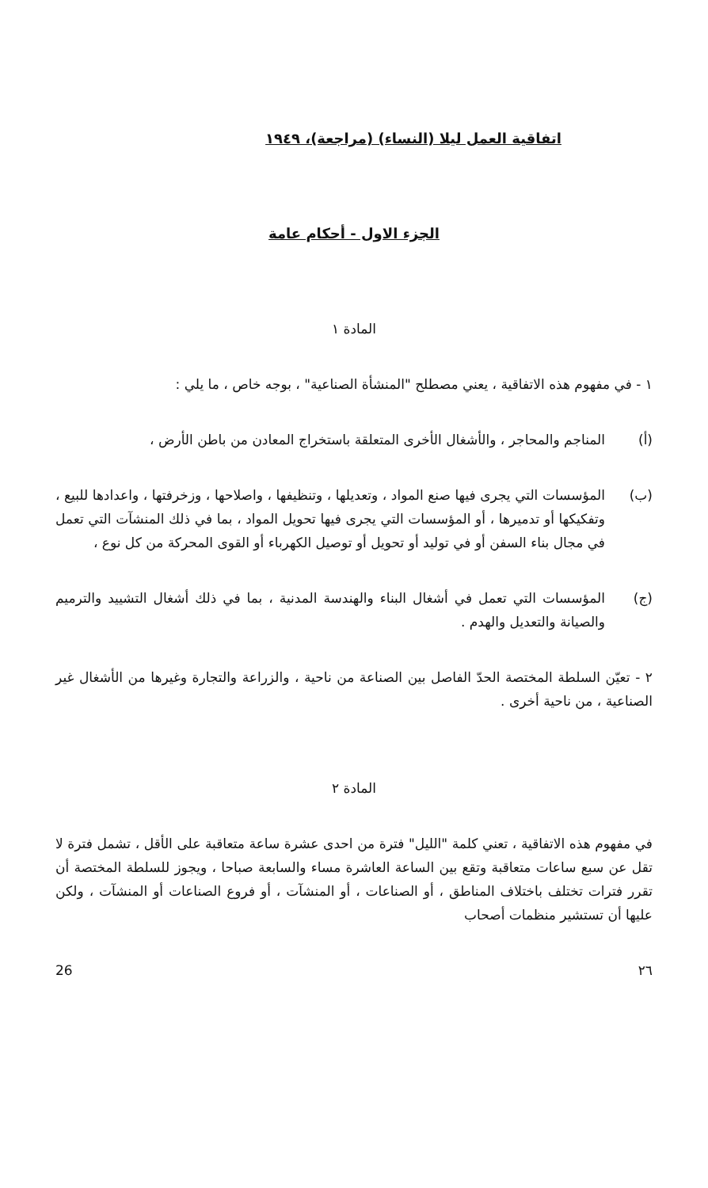اتفاقية العمل ليلا (النساء) (مراجعة)، ١٩٤٩
الجزء الاول - أحكام عامة
المادة ١
١ - في مفهوم هذه الاتفاقية ، يعني مصطلح "المنشأة الصناعية" ، بوجه خاص ، ما يلي :
(أ) المناجم والمحاجر ، والأشغال الأخرى المتعلقة باستخراج المعادن من باطن الأرض ،
(ب) المؤسسات التي يجرى فيها صنع المواد ، وتعديلها ، وتنظيفها ، واصلاحها ، وزخرفتها ، واعدادها للبيع ، وتفكيكها أو تدميرها ، أو المؤسسات التي يجرى فيها تحويل المواد ، بما في ذلك المنشآت التي تعمل في مجال بناء السفن أو في توليد أو تحويل أو توصيل الكهرباء أو القوى المحركة من كل نوع ،
(ج) المؤسسات التي تعمل في أشغال البناء والهندسة المدنية ، بما في ذلك أشغال التشييد والترميم والصيانة والتعديل والهدم .
٢ - تعيّن السلطة المختصة الحدّ الفاصل بين الصناعة من ناحية ، والزراعة والتجارة وغيرها من الأشغال غير الصناعية ، من ناحية أخرى .
المادة ٢
في مفهوم هذه الاتفاقية ، تعني كلمة "الليل" فترة من احدى عشرة ساعة متعاقبة على الأقل ، تشمل فترة لا تقل عن سبع ساعات متعاقبة وتقع بين الساعة العاشرة مساء والسابعة صباحا ، ويجوز للسلطة المختصة أن تقرر فترات تختلف باختلاف المناطق ، أو الصناعات ، أو المنشآت ، أو فروع الصناعات أو المنشآت ، ولكن عليها أن تستشير منظمات أصحاب
٢٦ 26